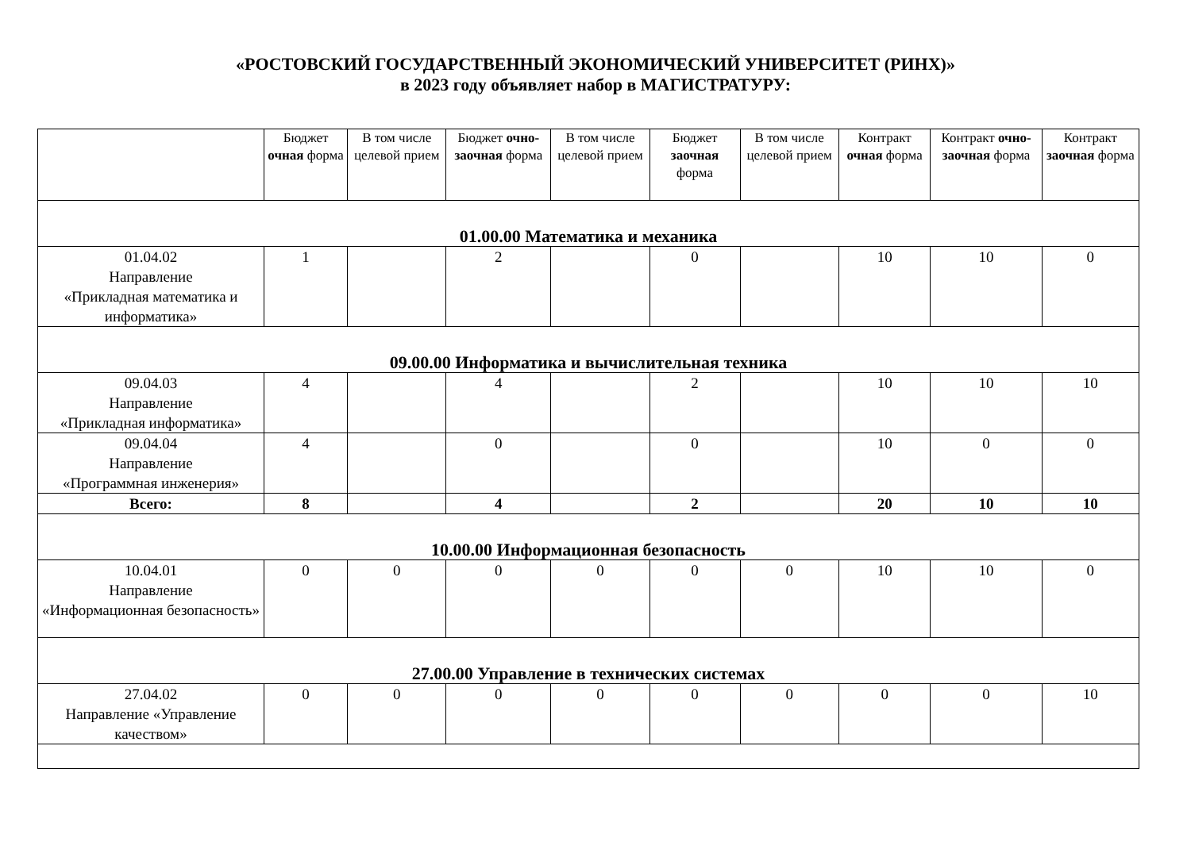«РОСТОВСКИЙ ГОСУДАРСТВЕННЫЙ ЭКОНОМИЧЕСКИЙ УНИВЕРСИТЕТ (РИНХ)»
в 2023 году объявляет набор в МАГИСТРАТУРУ:
| | Бюджет очная форма | В том числе целевой прием | Бюджет очно-заочная форма | В том числе целевой прием | Бюджет заочная форма | В том числе целевой прием | Контракт очная форма | Контракт очно-заочная форма | Контракт заочная форма |
| --- | --- | --- | --- | --- | --- | --- | --- | --- | --- |
| 01.00.00 Математика и механика | | | | | | | | | |
| 01.04.02 Направление «Прикладная математика и информатика» | 1 | | 2 | | 0 | | 10 | 10 | 0 |
| 09.00.00 Информатика и вычислительная техника | | | | | | | | | |
| 09.04.03 Направление «Прикладная информатика» | 4 | | 4 | | 2 | | 10 | 10 | 10 |
| 09.04.04 Направление «Программная инженерия» | 4 | | 0 | | 0 | | 10 | 0 | 0 |
| Всего: | 8 | | 4 | | 2 | | 20 | 10 | 10 |
| 10.00.00 Информационная безопасность | | | | | | | | | |
| 10.04.01 Направление «Информационная безопасность» | 0 | 0 | 0 | 0 | 0 | 0 | 10 | 10 | 0 |
| 27.00.00 Управление в технических системах | | | | | | | | | |
| 27.04.02 Направление «Управление качеством» | 0 | 0 | 0 | 0 | 0 | 0 | 0 | 0 | 10 |